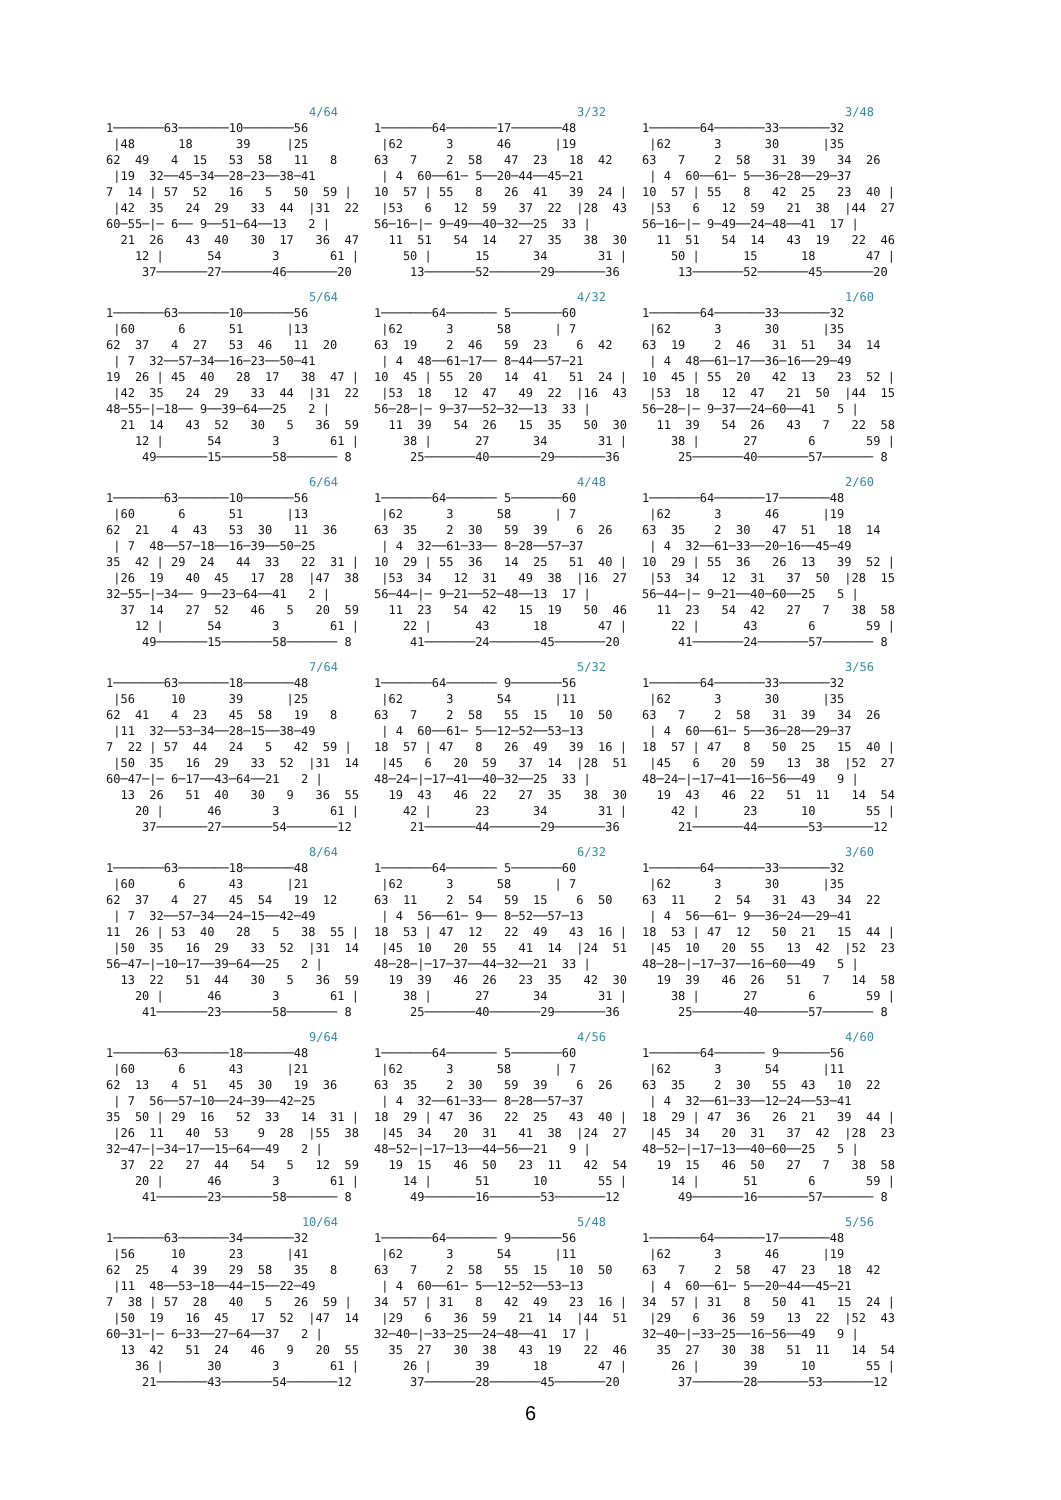4/64
1───────63───────10───────56
 |48      18      39     |25
62  49   4  15   53  58   11   8
 |19  32──45─34──28─23──38─41
7  14 | 57  52   16   5   50  59 |
 |42  35   24  29   33  44  |31  22
60─55─|─ 6── 9──51─64──13   2 |
  21  26   43  40   30  17   36  47
    12 |      54       3       61 |
     37───────27───────46───────20
3/32
1───────64───────17───────48
 |62      3      46      |19
63   7    2  58   47  23   18  42
 | 4  60──61─ 5──20─44──45─21
10  57 | 55   8   26  41   39  24 |
 |53   6   12  59   37  22  |28  43
56─16─|─ 9─49──40─32──25  33 |
  11  51   54  14   27  35   38  30
    50 |      15      34       31 |
     13───────52───────29───────36
3/48
1───────64───────33───────32
 |62      3      30      |35
63   7    2  58   31  39   34  26
 | 4  60──61─ 5──36─28──29─37
10  57 | 55   8   42  25   23  40 |
 |53   6   12  59   21  38  |44  27
56─16─|─ 9─49──24─48──41  17 |
  11  51   54  14   43  19   22  46
    50 |      15      18       47 |
     13───────52───────45───────20
5/64
1───────63───────10───────56
 |60      6      51      |13
62  37   4  27   53  46   11  20
 | 7  32──57─34──16─23──50─41
19  26 | 45  40   28  17   38  47 |
 |42  35   24  29   33  44  |31  22
48─55─|─18── 9──39─64──25   2 |
  21  14   43  52   30   5   36  59
    12 |      54       3       61 |
     49───────15───────58─────── 8
4/32
1───────64─────── 5───────60
 |62      3      58      | 7
63  19    2  46   59  23    6  42
 | 4  48──61─17── 8─44──57─21
10  45 | 55  20   14  41   51  24 |
 |53  18   12  47   49  22  |16  43
56─28─|─ 9─37──52─32──13  33 |
  11  39   54  26   15  35   50  30
    38 |      27      34       31 |
     25───────40───────29───────36
1/60
1───────64───────33───────32
 |62      3      30      |35
63  19    2  46   31  51   34  14
 | 4  48──61─17──36─16──29─49
10  45 | 55  20   42  13   23  52 |
 |53  18   12  47   21  50  |44  15
56─28─|─ 9─37──24─60──41   5 |
  11  39   54  26   43   7   22  58
    38 |      27       6       59 |
     25───────40───────57─────── 8
6/64
1───────63───────10───────56
 |60      6      51      |13
62  21   4  43   53  30   11  36
 | 7  48──57─18──16─39──50─25
35  42 | 29  24   44  33   22  31 |
 |26  19   40  45   17  28  |47  38
32─55─|─34── 9──23─64──41   2 |
  37  14   27  52   46   5   20  59
    12 |      54       3       61 |
     49───────15───────58─────── 8
4/48
1───────64─────── 5───────60
 |62      3      58      | 7
63  35    2  30   59  39    6  26
 | 4  32──61─33── 8─28──57─37
10  29 | 55  36   14  25   51  40 |
 |53  34   12  31   49  38  |16  27
56─44─|─ 9─21──52─48──13  17 |
  11  23   54  42   15  19   50  46
    22 |      43      18       47 |
     41───────24───────45───────20
2/60
1───────64───────17───────48
 |62      3      46      |19
63  35    2  30   47  51   18  14
 | 4  32──61─33──20─16──45─49
10  29 | 55  36   26  13   39  52 |
 |53  34   12  31   37  50  |28  15
56─44─|─ 9─21──40─60──25   5 |
  11  23   54  42   27   7   38  58
    22 |      43       6       59 |
     41───────24───────57─────── 8
7/64
1───────63───────18───────48
 |56     10      39      |25
62  41   4  23   45  58   19   8
 |11  32──53─34──28─15──38─49
7  22 | 57  44   24   5   42  59 |
 |50  35   16  29   33  52  |31  14
60─47─|─ 6─17──43─64──21   2 |
  13  26   51  40   30   9   36  55
    20 |      46       3       61 |
     37───────27───────54───────12
5/32
1───────64─────── 9───────56
 |62      3      54      |11
63   7    2  58   55  15   10  50
 | 4  60──61─ 5──12─52──53─13
18  57 | 47   8   26  49   39  16 |
 |45   6   20  59   37  14  |28  51
48─24─|─17─41──40─32──25  33 |
  19  43   46  22   27  35   38  30
    42 |      23      34       31 |
     21───────44───────29───────36
3/56
1───────64───────33───────32
 |62      3      30      |35
63   7    2  58   31  39   34  26
 | 4  60──61─ 5──36─28──29─37
18  57 | 47   8   50  25   15  40 |
 |45   6   20  59   13  38  |52  27
48─24─|─17─41──16─56──49   9 |
  19  43   46  22   51  11   14  54
    42 |      23      10       55 |
     21───────44───────53───────12
8/64
1───────63───────18───────48
 |60      6      43      |21
62  37   4  27   45  54   19  12
 | 7  32──57─34──24─15──42─49
11  26 | 53  40   28   5   38  55 |
 |50  35   16  29   33  52  |31  14
56─47─|─10─17──39─64──25   2 |
  13  22   51  44   30   5   36  59
    20 |      46       3       61 |
     41───────23───────58─────── 8
6/32
1───────64─────── 5───────60
 |62      3      58      | 7
63  11    2  54   59  15    6  50
 | 4  56──61─ 9── 8─52──57─13
18  53 | 47  12   22  49   43  16 |
 |45  10   20  55   41  14  |24  51
48─28─|─17─37──44─32──21  33 |
  19  39   46  26   23  35   42  30
    38 |      27      34       31 |
     25───────40───────29───────36
3/60
1───────64───────33───────32
 |62      3      30      |35
63  11    2  54   31  43   34  22
 | 4  56──61─ 9──36─24──29─41
18  53 | 47  12   50  21   15  44 |
 |45  10   20  55   13  42  |52  23
48─28─|─17─37──16─60──49   5 |
  19  39   46  26   51   7   14  58
    38 |      27       6       59 |
     25───────40───────57─────── 8
9/64
1───────63───────18───────48
 |60      6      43      |21
62  13   4  51   45  30   19  36
 | 7  56──57─10──24─39──42─25
35  50 | 29  16   52  33   14  31 |
 |26  11   40  53    9  28  |55  38
32─47─|─34─17──15─64──49   2 |
  37  22   27  44   54   5   12  59
    20 |      46       3       61 |
     41───────23───────58─────── 8
4/56
1───────64─────── 5───────60
 |62      3      58      | 7
63  35    2  30   59  39    6  26
 | 4  32──61─33── 8─28──57─37
18  29 | 47  36   22  25   43  40 |
 |45  34   20  31   41  38  |24  27
48─52─|─17─13──44─56──21   9 |
  19  15   46  50   23  11   42  54
    14 |      51      10       55 |
     49───────16───────53───────12
4/60
1───────64─────── 9───────56
 |62      3      54      |11
63  35    2  30   55  43   10  22
 | 4  32──61─33──12─24──53─41
18  29 | 47  36   26  21   39  44 |
 |45  34   20  31   37  42  |28  23
48─52─|─17─13──40─60──25   5 |
  19  15   46  50   27   7   38  58
    14 |      51       6       59 |
     49───────16───────57─────── 8
10/64
1───────63───────34───────32
 |56     10      23      |41
62  25   4  39   29  58   35   8
 |11  48──53─18──44─15──22─49
7  38 | 57  28   40   5   26  59 |
 |50  19   16  45   17  52  |47  14
60─31─|─ 6─33──27─64──37   2 |
  13  42   51  24   46   9   20  55
    36 |      30       3       61 |
     21───────43───────54───────12
5/48
1───────64─────── 9───────56
 |62      3      54      |11
63   7    2  58   55  15   10  50
 | 4  60──61─ 5──12─52──53─13
34  57 | 31   8   42  49   23  16 |
 |29   6   36  59   21  14  |44  51
32─40─|─33─25──24─48──41  17 |
  35  27   30  38   43  19   22  46
    26 |      39      18       47 |
     37───────28───────45───────20
5/56
1───────64───────17───────48
 |62      3      46      |19
63   7    2  58   47  23   18  42
 | 4  60──61─ 5──20─44──45─21
34  57 | 31   8   50  41   15  24 |
 |29   6   36  59   13  22  |52  43
32─40─|─33─25──16─56──49   9 |
  35  27   30  38   51  11   14  54
    26 |      39      10       55 |
     37───────28───────53───────12
6